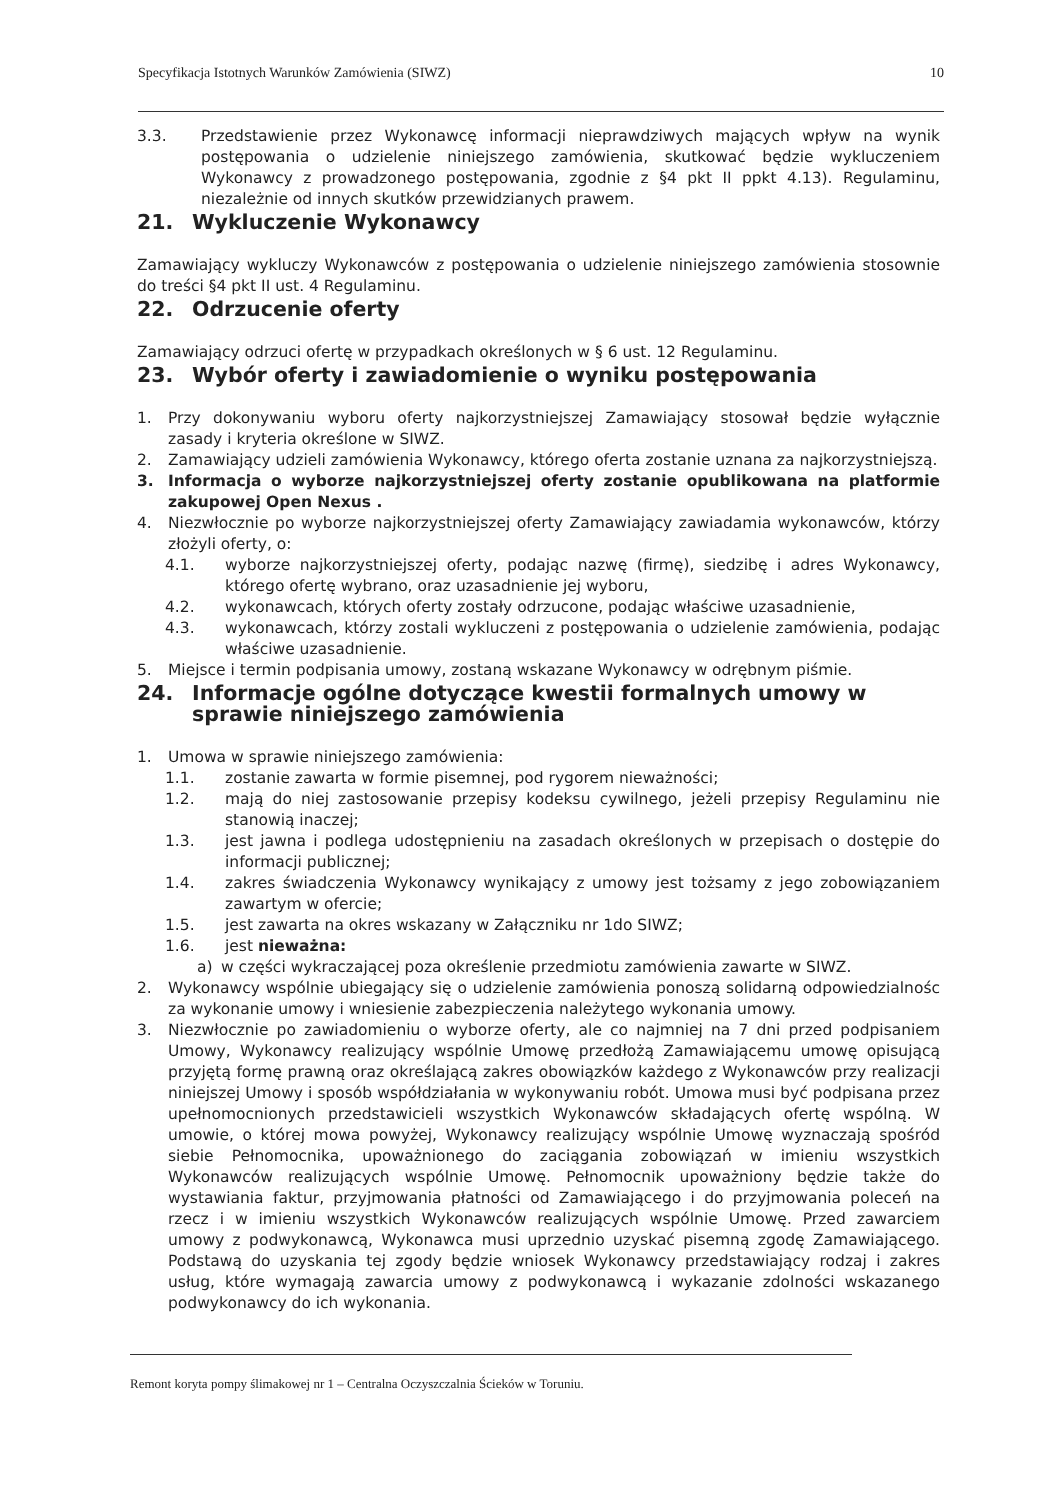Specyfikacja Istotnych Warunków Zamówienia (SIWZ) 10
3.3. Przedstawienie przez Wykonawcę informacji nieprawdziwych mających wpływ na wynik postępowania o udzielenie niniejszego zamówienia, skutkować będzie wykluczeniem Wykonawcy z prowadzonego postępowania, zgodnie z §4 pkt II ppkt 4.13). Regulaminu, niezależnie od innych skutków przewidzianych prawem.
21. Wykluczenie Wykonawcy
Zamawiający wykluczy Wykonawców z postępowania o udzielenie niniejszego zamówienia stosownie do treści §4 pkt II ust. 4 Regulaminu.
22. Odrzucenie oferty
Zamawiający odrzuci ofertę w przypadkach określonych w § 6 ust. 12 Regulaminu.
23. Wybór oferty i zawiadomienie o wyniku postępowania
1. Przy dokonywaniu wyboru oferty najkorzystniejszej Zamawiający stosował będzie wyłącznie zasady i kryteria określone w SIWZ.
2. Zamawiający udzieli zamówienia Wykonawcy, którego oferta zostanie uznana za najkorzystniejszą.
3. Informacja o wyborze najkorzystniejszej oferty zostanie opublikowana na platformie zakupowej Open Nexus .
4. Niezwłocznie po wyborze najkorzystniejszej oferty Zamawiający zawiadamia wykonawców, którzy złożyli oferty, o:
4.1. wyborze najkorzystniejszej oferty, podając nazwę (firmę), siedzibę i adres Wykonawcy, którego ofertę wybrano, oraz uzasadnienie jej wyboru,
4.2. wykonawcach, których oferty zostały odrzucone, podając właściwe uzasadnienie,
4.3. wykonawcach, którzy zostali wykluczeni z postępowania o udzielenie zamówienia, podając właściwe uzasadnienie.
5. Miejsce i termin podpisania umowy, zostaną wskazane Wykonawcy w odrębnym piśmie.
24. Informacje ogólne dotyczące kwestii formalnych umowy w sprawie niniejszego zamówienia
1. Umowa w sprawie niniejszego zamówienia:
1.1. zostanie zawarta w formie pisemnej, pod rygorem nieważności;
1.2. mają do niej zastosowanie przepisy kodeksu cywilnego, jeżeli przepisy Regulaminu nie stanowią inaczej;
1.3. jest jawna i podlega udostępnieniu na zasadach określonych w przepisach o dostępie do informacji publicznej;
1.4. zakres świadczenia Wykonawcy wynikający z umowy jest tożsamy z jego zobowiązaniem zawartym w ofercie;
1.5. jest zawarta na okres wskazany w Załączniku nr 1do SIWZ;
1.6. jest nieważna:
a) w części wykraczającej poza określenie przedmiotu zamówienia zawarte w SIWZ.
2. Wykonawcy wspólnie ubiegający się o udzielenie zamówienia ponoszą solidarną odpowiedzialnośc za wykonanie umowy i wniesienie zabezpieczenia należytego wykonania umowy.
3. Niezwłocznie po zawiadomieniu o wyborze oferty, ale co najmniej na 7 dni przed podpisaniem Umowy, Wykonawcy realizujący wspólnie Umowę przedłożą Zamawiającemu umowę opisującą przyjętą formę prawną oraz określającą zakres obowiązków każdego z Wykonawców przy realizacji niniejszej Umowy i sposób współdziałania w wykonywaniu robót. Umowa musi być podpisana przez upełnomocnionych przedstawicieli wszystkich Wykonawców składających ofertę wspólną. W umowie, o której mowa powyżej, Wykonawcy realizujący wspólnie Umowę wyznaczają spośród siebie Pełnomocnika, upoważnionego do zaciągania zobowiązań w imieniu wszystkich Wykonawców realizujących wspólnie Umowę. Pełnomocnik upoważniony będzie także do wystawiania faktur, przyjmowania płatności od Zamawiającego i do przyjmowania poleceń na rzecz i w imieniu wszystkich Wykonawców realizujących wspólnie Umowę. Przed zawarciem umowy z podwykonawcą, Wykonawca musi uprzednio uzyskać pisemną zgodę Zamawiającego. Podstawą do uzyskania tej zgody będzie wniosek Wykonawcy przedstawiający rodzaj i zakres usług, które wymagają zawarcia umowy z podwykonawcą i wykazanie zdolności wskazanego podwykonawcy do ich wykonania.
Remont koryta pompy ślimakowej nr 1 – Centralna Oczyszczalnia Ścieków w Toruniu.